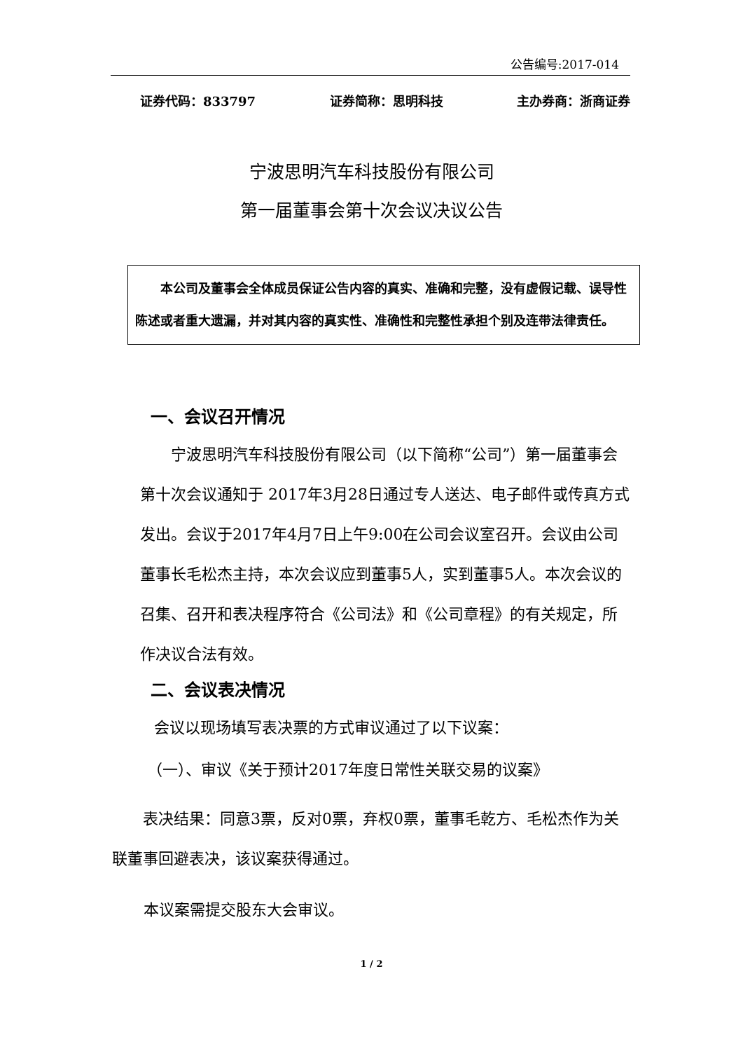公告编号:2017-014
证券代码：833797 证券简称：思明科技 主办券商：浙商证券
宁波思明汽车科技股份有限公司
第一届董事会第十次会议决议公告
  本公司及董事会全体成员保证公告内容的真实、准确和完整，没有虚假记载、误导性陈述或者重大遗漏，并对其内容的真实性、准确性和完整性承担个别及连带法律责任。
一、会议召开情况
  宁波思明汽车科技股份有限公司（以下简称“公司”）第一届董事会第十次会议通知于 2017年3月28日通过专人送达、电子邮件或传真方式发出。会议于2017年4月7日上午9:00在公司会议室召开。会议由公司董事长毛松杰主持，本次会议应到董事5人，实到董事5人。本次会议的召集、召开和表决程序符合《公司法》和《公司章程》的有关规定，所作决议合法有效。
二、会议表决情况
会议以现场填写表决票的方式审议通过了以下议案：
（一）、审议《关于预计2017年度日常性关联交易的议案》
  表决结果：同意3票，反对0票，弃权0票，董事毛乾方、毛松杰作为关联董事回避表决，该议案获得通过。
本议案需提交股东大会审议。
1 / 2